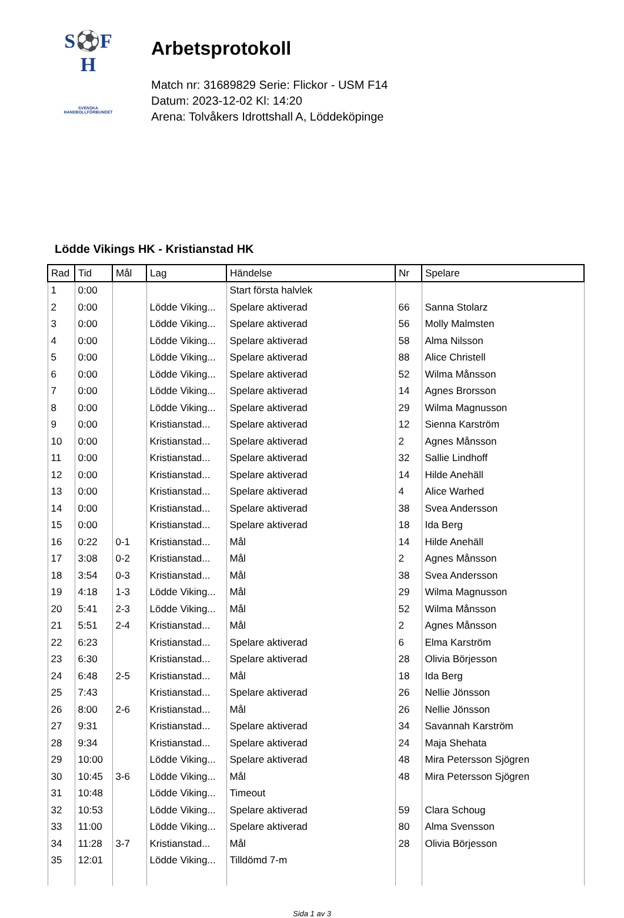S⚽F
H
SVENSKA
HANDBOLLFÖRBUNDET
Arbetsprotokoll
Match nr: 31689829 Serie: Flickor - USM F14
Datum: 2023-12-02 Kl: 14:20
Arena: Tolvåkers Idrottshall A, Löddeköpinge
Lödde Vikings HK - Kristianstad HK
| Rad | Tid | Mål | Lag | Händelse | Nr | Spelare |
| --- | --- | --- | --- | --- | --- | --- |
| 1 | 0:00 | | | Start första halvlek | | |
| 2 | 0:00 | | Lödde Viking... | Spelare aktiverad | 66 | Sanna Stolarz |
| 3 | 0:00 | | Lödde Viking... | Spelare aktiverad | 56 | Molly Malmsten |
| 4 | 0:00 | | Lödde Viking... | Spelare aktiverad | 58 | Alma Nilsson |
| 5 | 0:00 | | Lödde Viking... | Spelare aktiverad | 88 | Alice Christell |
| 6 | 0:00 | | Lödde Viking... | Spelare aktiverad | 52 | Wilma Månsson |
| 7 | 0:00 | | Lödde Viking... | Spelare aktiverad | 14 | Agnes Brorsson |
| 8 | 0:00 | | Lödde Viking... | Spelare aktiverad | 29 | Wilma Magnusson |
| 9 | 0:00 | | Kristianstad... | Spelare aktiverad | 12 | Sienna Karström |
| 10 | 0:00 | | Kristianstad... | Spelare aktiverad | 2 | Agnes Månsson |
| 11 | 0:00 | | Kristianstad... | Spelare aktiverad | 32 | Sallie Lindhoff |
| 12 | 0:00 | | Kristianstad... | Spelare aktiverad | 14 | Hilde Anehäll |
| 13 | 0:00 | | Kristianstad... | Spelare aktiverad | 4 | Alice Warhed |
| 14 | 0:00 | | Kristianstad... | Spelare aktiverad | 38 | Svea Andersson |
| 15 | 0:00 | | Kristianstad... | Spelare aktiverad | 18 | Ida Berg |
| 16 | 0:22 | 0-1 | Kristianstad... | Mål | 14 | Hilde Anehäll |
| 17 | 3:08 | 0-2 | Kristianstad... | Mål | 2 | Agnes Månsson |
| 18 | 3:54 | 0-3 | Kristianstad... | Mål | 38 | Svea Andersson |
| 19 | 4:18 | 1-3 | Lödde Viking... | Mål | 29 | Wilma Magnusson |
| 20 | 5:41 | 2-3 | Lödde Viking... | Mål | 52 | Wilma Månsson |
| 21 | 5:51 | 2-4 | Kristianstad... | Mål | 2 | Agnes Månsson |
| 22 | 6:23 | | Kristianstad... | Spelare aktiverad | 6 | Elma Karström |
| 23 | 6:30 | | Kristianstad... | Spelare aktiverad | 28 | Olivia Börjesson |
| 24 | 6:48 | 2-5 | Kristianstad... | Mål | 18 | Ida Berg |
| 25 | 7:43 | | Kristianstad... | Spelare aktiverad | 26 | Nellie Jönsson |
| 26 | 8:00 | 2-6 | Kristianstad... | Mål | 26 | Nellie Jönsson |
| 27 | 9:31 | | Kristianstad... | Spelare aktiverad | 34 | Savannah Karström |
| 28 | 9:34 | | Kristianstad... | Spelare aktiverad | 24 | Maja Shehata |
| 29 | 10:00 | | Lödde Viking... | Spelare aktiverad | 48 | Mira Petersson Sjögren |
| 30 | 10:45 | 3-6 | Lödde Viking... | Mål | 48 | Mira Petersson Sjögren |
| 31 | 10:48 | | Lödde Viking... | Timeout | | |
| 32 | 10:53 | | Lödde Viking... | Spelare aktiverad | 59 | Clara Schoug |
| 33 | 11:00 | | Lödde Viking... | Spelare aktiverad | 80 | Alma Svensson |
| 34 | 11:28 | 3-7 | Kristianstad... | Mål | 28 | Olivia Börjesson |
| 35 | 12:01 | | Lödde Viking... | Tilldömd 7-m | | |
Sida 1 av 3